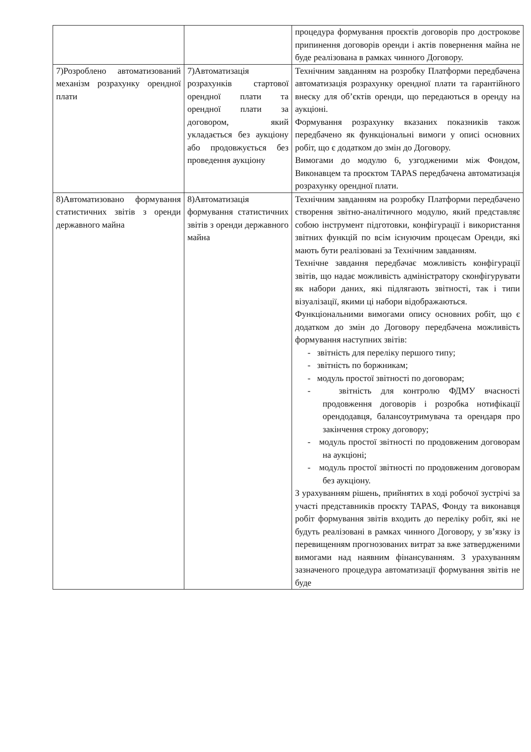| | | процедура формування проєктів договорів про дострокове припинення договорів оренди і актів повернення майна не буде реалізована в рамках чинного Договору. |
| 7)Розроблено автоматизований механізм розрахунку орендної плати | 7)Автоматизація розрахунків стартової орендної плати та орендної плати за договором, який укладається без аукціону або продовжується без проведення аукціону | Технічним завданням на розробку Платформи передбачена автоматизація розрахунку орендної плати та гарантійного внеску для об’єктів оренди, що передаються в оренду на аукціоні. Формування розрахунку вказаних показників також передбачено як функціональні вимоги у описі основних робіт, що є додатком до змін до Договору. Вимогами до модулю 6, узгодженими між Фондом, Виконавцем та проєктом TAPAS передбачена автоматизація розрахунку орендної плати. |
| 8)Автоматизовано формування статистичних звітів з оренди державного майна | 8)Автоматизація формування статистичних звітів з оренди державного майна | Технічним завданням на розробку Платформи передбачено створення звітно-аналітичного модулю, який представляє собою інструмент підготовки, конфігурації і використання звітних функцій по всім існуючим процесам Оренди, які мають бути реалізовані за Технічним завданням. Технічне завдання передбачає можливість конфігурації звітів, що надає можливість адміністратору сконфігурувати як набори даних, які підлягають звітності, так і типи візуалізації, якими ці набори відображаються. Функціональними вимогами опису основних робіт, що є додатком до змін до Договору передбачена можливість формування наступних звітів: - звітність для переліку першого типу; - звітність по боржникам; - модуль простої звітності по договорам; - звітність для контролю ФДМУ вчасності продовження договорів і розробка нотифікації орендодавця, балансоутримувача та орендаря про закінчення строку договору; - модуль простої звітності по продовженим договорам на аукціоні; - модуль простої звітності по продовженим договорам без аукціону. З урахуванням рішень, прийнятих в ході робочої зустрічі за участі представників проєкту TAPAS, Фонду та виконавця робіт формування звітів входить до переліку робіт, які не будуть реалізовані в рамках чинного Договору, у зв’язку із перевищенням прогнозованих витрат за вже затвердженими вимогами над наявним фінансуванням. З урахуванням зазначеного процедура автоматизації формування звітів не буде |